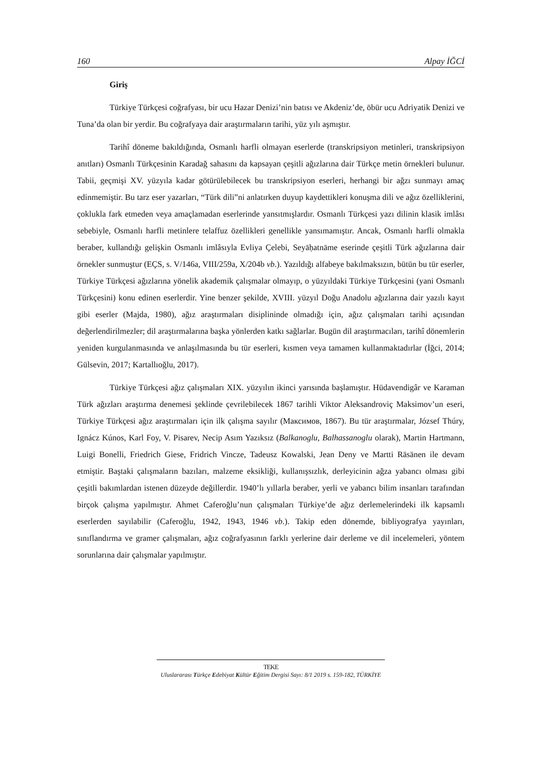160 Alpay İĞCİ
Giriş
Türkiye Türkçesi coğrafyası, bir ucu Hazar Denizi’nin batısı ve Akdeniz’de, öbür ucu Adriyatik Denizi ve Tuna’da olan bir yerdir. Bu coğrafyaya dair araştırmaların tarihi, yüz yılı aşmıştır.
Tarihî döneme bakıldığında, Osmanlı harfli olmayan eserlerde (transkripsiyon metinleri, transkripsiyon anıtları) Osmanlı Türkçesinin Karadağ sahasını da kapsayan çeşitli ağızlarına dair Türkçe metin örnekleri bulunur. Tabii, geçmişi XV. yüzyıla kadar götürülebilecek bu transkripsiyon eserleri, herhangi bir ağzı sunmayı amaç edinmemiştir. Bu tarz eser yazarları, “Türk dili”ni anlatırken duyup kaydettikleri konuşma dili ve ağız özelliklerini, çoklukla fark etmeden veya amaçlamadan eserlerinde yansıtmışlardır. Osmanlı Türkçesi yazı dilinin klasik imlâsı sebebiyle, Osmanlı harfli metinlere telaffuz özellikleri genellikle yansımamıştır. Ancak, Osmanlı harfli olmakla beraber, kullandığı gelişkin Osmanlı imlâsıyla Evliya Çelebi, Seyāḥatnāme eserinde çeşitli Türk ağızlarına dair örnekler sunmuştur (EÇS, s. V/146a, VIII/259a, X/204b vb.). Yazıldığı alfabeye bakılmaksızın, bütün bu tür eserler, Türkiye Türkçesi ağızlarına yönelik akademik çalışmalar olmayıp, o yüzyıldaki Türkiye Türkçesini (yani Osmanlı Türkçesini) konu edinen eserlerdir. Yine benzer şekilde, XVIII. yüzyıl Doğu Anadolu ağızlarına dair yazılı kayıt gibi eserler (Majda, 1980), ağız araştırmaları disiplininde olmadığı için, ağız çalışmaları tarihi açısından değerlendirilmezler; dil araştırmalarına başka yönlerden katkı sağlarlar. Bugün dil araştırmacıları, tarihî dönemlerin yeniden kurgulanmasında ve anlaşılmasında bu tür eserleri, kısmen veya tamamen kullanmaktadırlar (İğci, 2014; Gülsevin, 2017; Kartallıoğlu, 2017).
Türkiye Türkçesi ağız çalışmaları XIX. yüzyılın ikinci yarısında başlamıştır. Hüdavendigâr ve Karaman Türk ağızları araştırma denemesi şeklinde çevrilebilecek 1867 tarihli Viktor Aleksandroviç Maksimov’un eseri, Türkiye Türkçesi ağız araştırmaları için ilk çalışma sayılır (Максимов, 1867). Bu tür araştırmalar, József Thúry, Ignácz Kúnos, Karl Foy, V. Pisarev, Necip Asım Yazıksız (Balkanoglu, Balhassanoglu olarak), Martin Hartmann, Luigi Bonelli, Friedrich Giese, Fridrich Vincze, Tadeusz Kowalski, Jean Deny ve Martti Räsänen ile devam etmiştir. Baştaki çalışmaların bazıları, malzeme eksikliği, kullanışsızlık, derleyicinin ağza yabancı olması gibi çeşitli bakımlardan istenen düzeyde değillerdir. 1940’lı yıllarla beraber, yerli ve yabancı bilim insanları tarafından birçok çalışma yapılmıştır. Ahmet Caferoğlu’nun çalışmaları Türkiye’de ağız derlemelerindeki ilk kapsamlı eserlerden sayılabilir (Caferoğlu, 1942, 1943, 1946 vb.). Takip eden dönemde, bibliyografya yayınları, sınıflandırma ve gramer çalışmaları, ağız coğrafyasının farklı yerlerine dair derleme ve dil incelemeleri, yöntem sorunlarına dair çalışmalar yapılmıştır.
TEKE
Uluslararası Türkçe Edebiyat Kültür Eğitim Dergisi Sayı: 8/1 2019 s. 159-182, TÜRKİYE